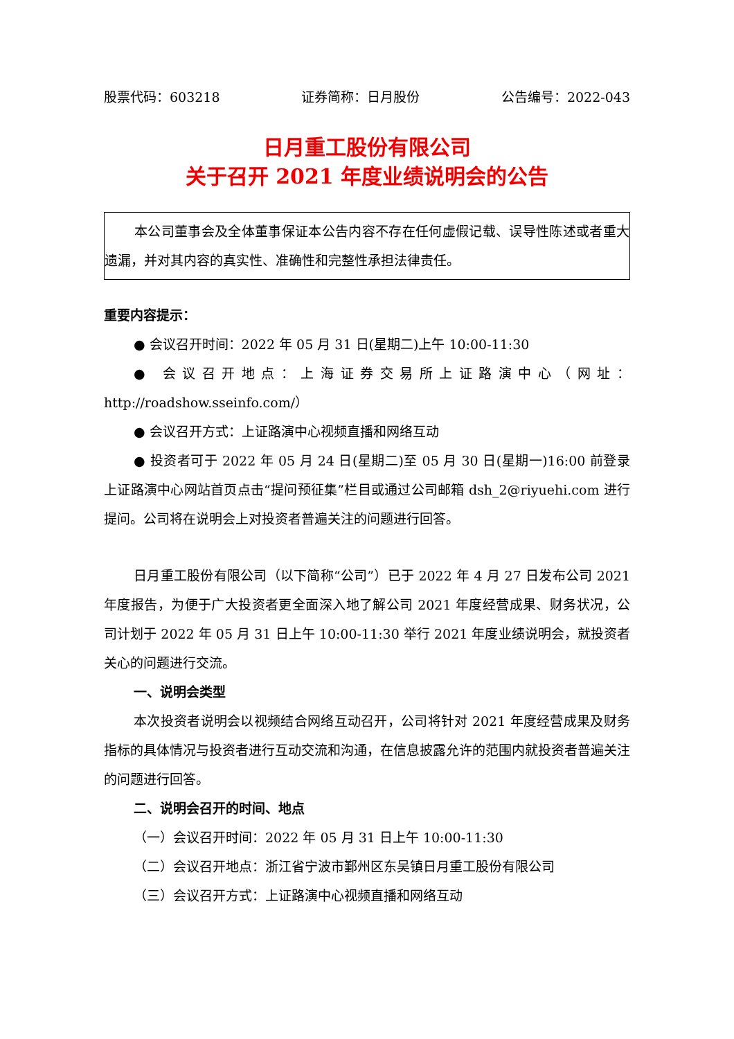股票代码：603218 证券简称：日月股份 公告编号：2022-043
日月重工股份有限公司
关于召开 2021 年度业绩说明会的公告
本公司董事会及全体董事保证本公告内容不存在任何虚假记载、误导性陈述或者重大遗漏，并对其内容的真实性、准确性和完整性承担法律责任。
重要内容提示：
● 会议召开时间：2022 年 05 月 31 日(星期二)上午 10:00-11:30
● 会议召开地点：上海证券交易所上证路演中心（网址：http://roadshow.sseinfo.com/）
● 会议召开方式：上证路演中心视频直播和网络互动
● 投资者可于 2022 年 05 月 24 日(星期二)至 05 月 30 日(星期一)16:00 前登录上证路演中心网站首页点击“提问预征集”栏目或通过公司邮箱 dsh_2@riyuehi.com 进行提问。公司将在说明会上对投资者普遍关注的问题进行回答。
日月重工股份有限公司（以下简称“公司”）已于 2022 年 4 月 27 日发布公司 2021 年度报告，为便于广大投资者更全面深入地了解公司 2021 年度经营成果、财务状况，公司计划于 2022 年 05 月 31 日上午 10:00-11:30 举行 2021 年度业绩说明会，就投资者关心的问题进行交流。
一、说明会类型
本次投资者说明会以视频结合网络互动召开，公司将针对 2021 年度经营成果及财务指标的具体情况与投资者进行互动交流和沟通，在信息披露允许的范围内就投资者普遍关注的问题进行回答。
二、说明会召开的时间、地点
（一）会议召开时间：2022 年 05 月 31 日上午 10:00-11:30
（二）会议召开地点：浙江省宁波市鄞州区东吴镇日月重工股份有限公司
（三）会议召开方式：上证路演中心视频直播和网络互动